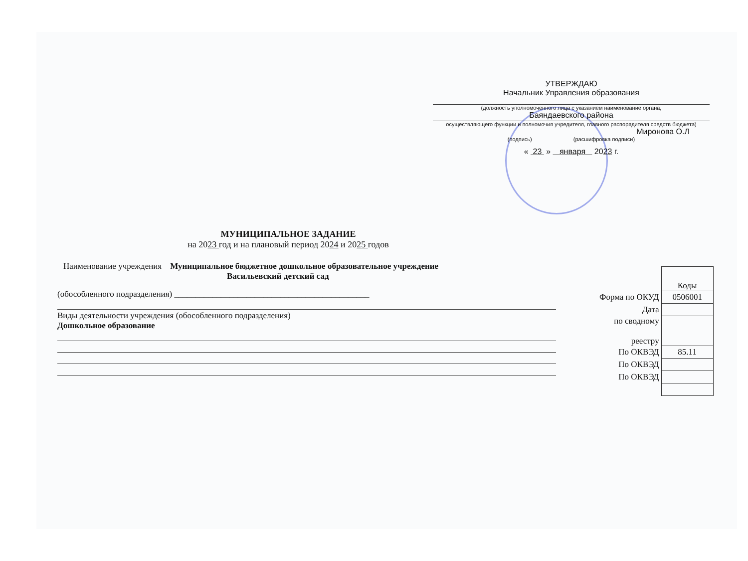УТВЕРЖДАЮ
Начальник Управления образования
(должность уполномоченного лица с указанием наименование органа,
Баяндаевского района
осуществляющего функции и полномочия учредителя, главного распорядителя средств бюджета)
Миронова О.Л
(подпись) (расшифровка подписи)
« 23 » января 2023 г.
МУНИЦИПАЛЬНОЕ ЗАДАНИЕ
на 2023 год и на плановый период 2024 и 2025 годов
Наименование учреждения Муниципальное бюджетное дошкольное образовательное учреждение
Васильевский детский сад
(обособленного подразделения) ______________________________________________
Виды деятельности учреждения (обособленного подразделения)
Дошкольное образование
| | Коды |
| Форма по ОКУД | 0506001 |
| Дата | |
| по сводному реестру | |
| По ОКВЭД | 85.11 |
| По ОКВЭД | |
| По ОКВЭД | |